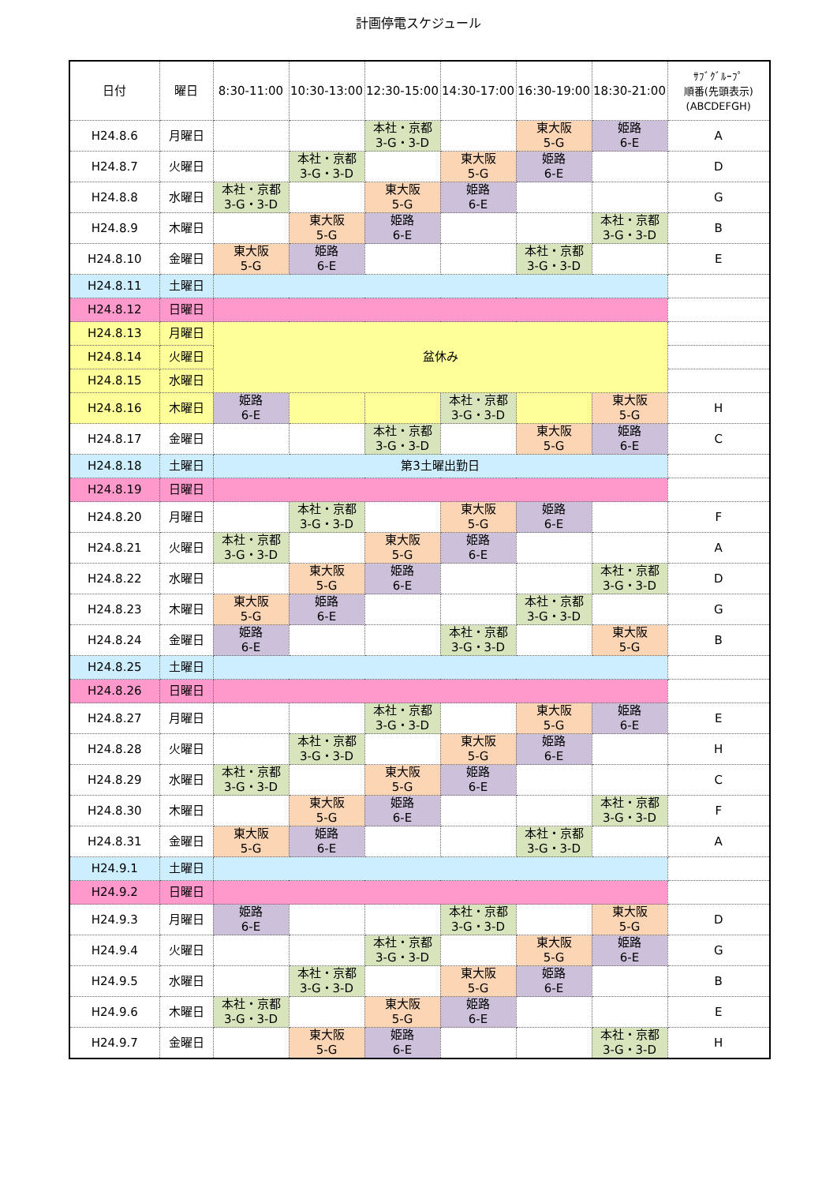計画停電スケジュール
| 日付 | 曜日 | 8:30-11:00 | 10:30-13:00 | 12:30-15:00 | 14:30-17:00 | 16:30-19:00 | 18:30-21:00 | ｻﾌﾞｸﾞﾙｰﾌﾟ 順番(先頭表示) (ABCDEFGH) |
| --- | --- | --- | --- | --- | --- | --- | --- | --- |
| H24.8.6 | 月曜日 | | | 本社・京都 3-G・3-D | | 東大阪 5-G | 姫路 6-E | A |
| H24.8.7 | 火曜日 | | 本社・京都 3-G・3-D | | 東大阪 5-G | 姫路 6-E | | D |
| H24.8.8 | 水曜日 | 本社・京都 3-G・3-D | | 東大阪 5-G | 姫路 6-E | | | G |
| H24.8.9 | 木曜日 | | 東大阪 5-G | 姫路 6-E | | | 本社・京都 3-G・3-D | B |
| H24.8.10 | 金曜日 | 東大阪 5-G | 姫路 6-E | | | 本社・京都 3-G・3-D | | E |
| H24.8.11 | 土曜日 | | | | | | | |
| H24.8.12 | 日曜日 | | | | | | | |
| H24.8.13 | 月曜日 | 盆休み | | | | | | |
| H24.8.14 | 火曜日 | | | | | | | |
| H24.8.15 | 水曜日 | | | | | | | |
| H24.8.16 | 木曜日 | 姫路 6-E | | | 本社・京都 3-G・3-D | | 東大阪 5-G | H |
| H24.8.17 | 金曜日 | | | 本社・京都 3-G・3-D | | 東大阪 5-G | 姫路 6-E | C |
| H24.8.18 | 土曜日 | 第3土曜出勤日 | | | | | | |
| H24.8.19 | 日曜日 | | | | | | | |
| H24.8.20 | 月曜日 | | 本社・京都 3-G・3-D | | 東大阪 5-G | 姫路 6-E | | F |
| H24.8.21 | 火曜日 | 本社・京都 3-G・3-D | | 東大阪 5-G | 姫路 6-E | | | A |
| H24.8.22 | 水曜日 | | 東大阪 5-G | 姫路 6-E | | | 本社・京都 3-G・3-D | D |
| H24.8.23 | 木曜日 | 東大阪 5-G | 姫路 6-E | | | 本社・京都 3-G・3-D | | G |
| H24.8.24 | 金曜日 | 姫路 6-E | | | 本社・京都 3-G・3-D | | 東大阪 5-G | B |
| H24.8.25 | 土曜日 | | | | | | | |
| H24.8.26 | 日曜日 | | | | | | | |
| H24.8.27 | 月曜日 | | | 本社・京都 3-G・3-D | | 東大阪 5-G | 姫路 6-E | E |
| H24.8.28 | 火曜日 | | 本社・京都 3-G・3-D | | 東大阪 5-G | 姫路 6-E | | H |
| H24.8.29 | 水曜日 | 本社・京都 3-G・3-D | | 東大阪 5-G | 姫路 6-E | | | C |
| H24.8.30 | 木曜日 | | 東大阪 5-G | 姫路 6-E | | | 本社・京都 3-G・3-D | F |
| H24.8.31 | 金曜日 | 東大阪 5-G | 姫路 6-E | | | 本社・京都 3-G・3-D | | A |
| H24.9.1 | 土曜日 | | | | | | | |
| H24.9.2 | 日曜日 | | | | | | | |
| H24.9.3 | 月曜日 | 姫路 6-E | | | 本社・京都 3-G・3-D | | 東大阪 5-G | D |
| H24.9.4 | 火曜日 | | | 本社・京都 3-G・3-D | | 東大阪 5-G | 姫路 6-E | G |
| H24.9.5 | 水曜日 | | 本社・京都 3-G・3-D | | 東大阪 5-G | 姫路 6-E | | B |
| H24.9.6 | 木曜日 | 本社・京都 3-G・3-D | | 東大阪 5-G | 姫路 6-E | | | E |
| H24.9.7 | 金曜日 | | 東大阪 5-G | 姫路 6-E | | | 本社・京都 3-G・3-D | H |